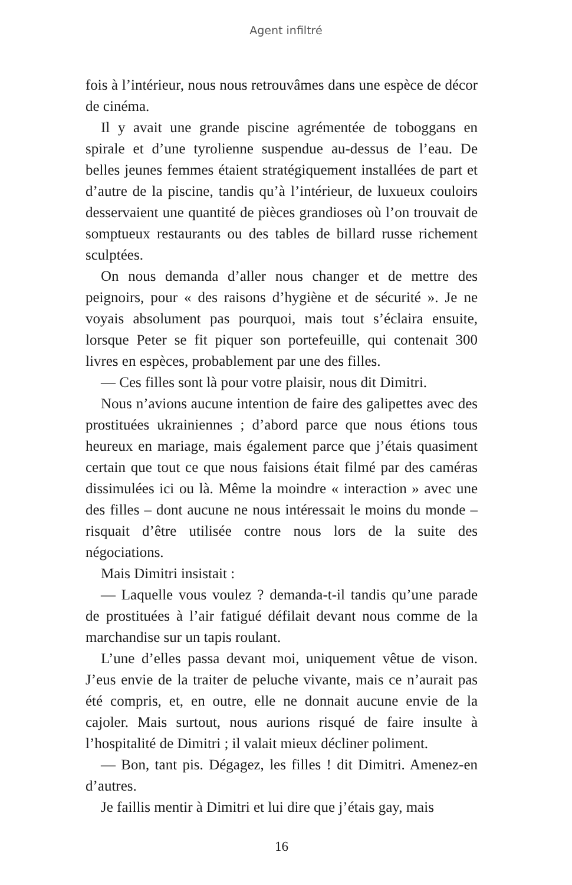Agent infiltré
fois à l’intérieur, nous nous retrouvâmes dans une espèce de décor de cinéma.
Il y avait une grande piscine agrémentée de toboggans en spirale et d’une tyrolienne suspendue au-dessus de l’eau. De belles jeunes femmes étaient stratégiquement installées de part et d’autre de la piscine, tandis qu’à l’intérieur, de luxueux couloirs desservaient une quantité de pièces grandioses où l’on trouvait de somptueux restaurants ou des tables de billard russe richement sculptées.
On nous demanda d’aller nous changer et de mettre des peignoirs, pour « des raisons d’hygiène et de sécurité ». Je ne voyais absolument pas pourquoi, mais tout s’éclaira ensuite, lorsque Peter se fit piquer son portefeuille, qui contenait 300 livres en espèces, probablement par une des filles.
— Ces filles sont là pour votre plaisir, nous dit Dimitri.
Nous n’avions aucune intention de faire des galipettes avec des prostituées ukrainiennes ; d’abord parce que nous étions tous heureux en mariage, mais également parce que j’étais quasiment certain que tout ce que nous faisions était filmé par des caméras dissimulées ici ou là. Même la moindre « interac­tion » avec une des filles – dont aucune ne nous intéressait le moins du monde – risquait d’être utilisée contre nous lors de la suite des négociations.
Mais Dimitri insistait :
— Laquelle vous voulez ? demanda-t-il tandis qu’une parade de prostituées à l’air fatigué défilait devant nous comme de la marchandise sur un tapis roulant.
L’une d’elles passa devant moi, uniquement vêtue de vison. J’eus envie de la traiter de peluche vivante, mais ce n’aurait pas été compris, et, en outre, elle ne donnait aucune envie de la cajoler. Mais surtout, nous aurions risqué de faire insulte à l’hospitalité de Dimitri ; il valait mieux décliner poliment.
— Bon, tant pis. Dégagez, les filles ! dit Dimitri. Amenez-en d’autres.
Je faillis mentir à Dimitri et lui dire que j’étais gay, mais
16